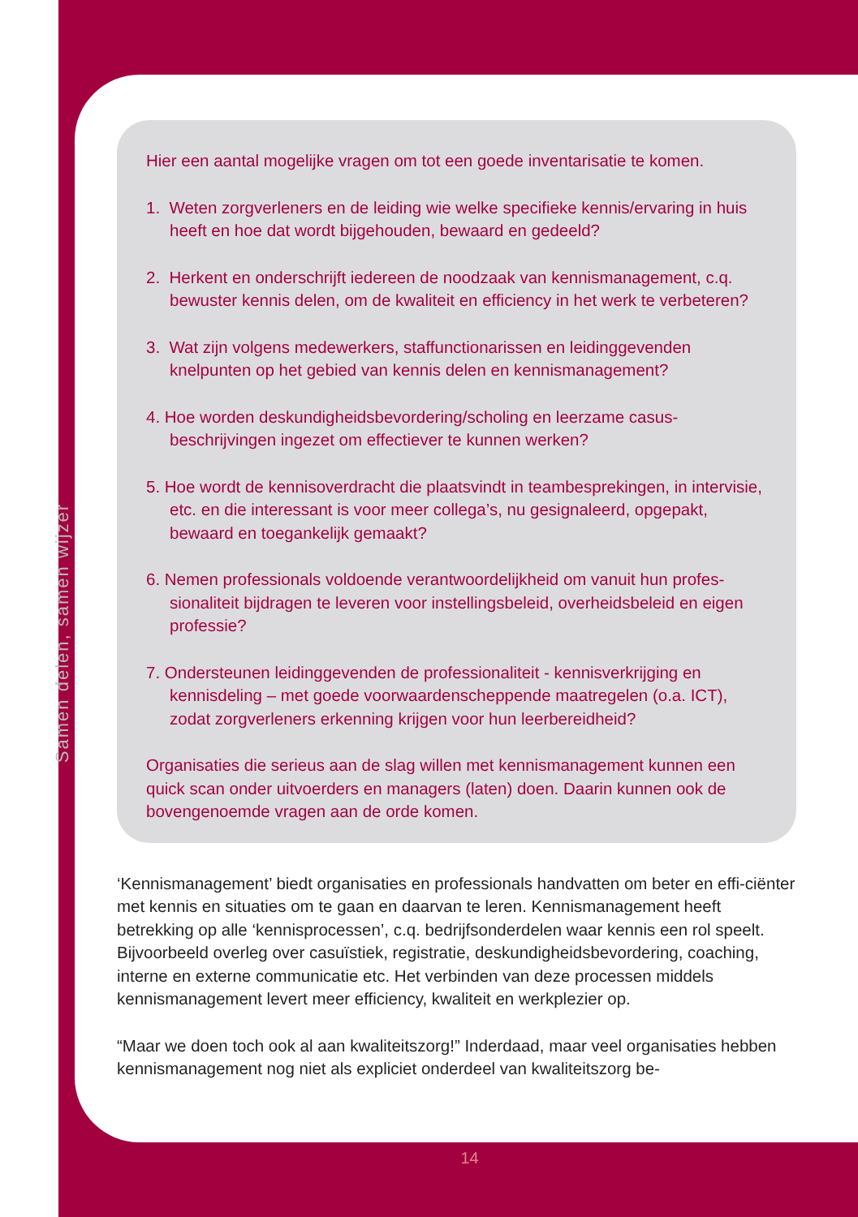Samen delen, samen wijzer
Hier een aantal mogelijke vragen om tot een goede inventarisatie te komen.
1. Weten zorgverleners en de leiding wie welke specifieke kennis/ervaring in huis heeft en hoe dat wordt bijgehouden, bewaard en gedeeld?
2. Herkent en onderschrijft iedereen de noodzaak van kennismanagement, c.q. bewuster kennis delen, om de kwaliteit en efficiency in het werk te verbeteren?
3. Wat zijn volgens medewerkers, staffunctionarissen en leidinggevenden knelpunten op het gebied van kennis delen en kennismanagement?
4. Hoe worden deskundigheidsbevordering/scholing en leerzame casus-beschrijvingen ingezet om effectiever te kunnen werken?
5. Hoe wordt de kennisoverdracht die plaatsvindt in teambesprekingen, in intervisie, etc. en die interessant is voor meer collega’s, nu gesignaleerd, opgepakt, bewaard en toegankelijk gemaakt?
6. Nemen professionals voldoende verantwoordelijkheid om vanuit hun profes-sionaliteit bijdragen te leveren voor instellingsbeleid, overheidsbeleid en eigen professie?
7. Ondersteunen leidinggevenden de professionaliteit - kennisverkrijging en kennisdeling – met goede voorwaardenscheppende maatregelen (o.a. ICT), zodat zorgverleners erkenning krijgen voor hun leerbereidheid?
Organisaties die serieus aan de slag willen met kennismanagement kunnen een quick scan onder uitvoerders en managers (laten) doen. Daarin kunnen ook de bovengenoemde vragen aan de orde komen.
‘Kennismanagement’ biedt organisaties en professionals handvatten om beter en effi-ciënter met kennis en situaties om te gaan en daarvan te leren. Kennismanagement heeft betrekking op alle ‘kennisprocessen’, c.q. bedrijfsonderdelen waar kennis een rol speelt. Bijvoorbeeld overleg over casuïstiek, registratie, deskundigheidsbevordering, coaching, interne en externe communicatie etc. Het verbinden van deze processen middels kennismanagement levert meer efficiency, kwaliteit en werkplezier op.
“Maar we doen toch ook al aan kwaliteitszorg!” Inderdaad, maar veel organisaties hebben kennismanagement nog niet als expliciet onderdeel van kwaliteitszorg be-
14